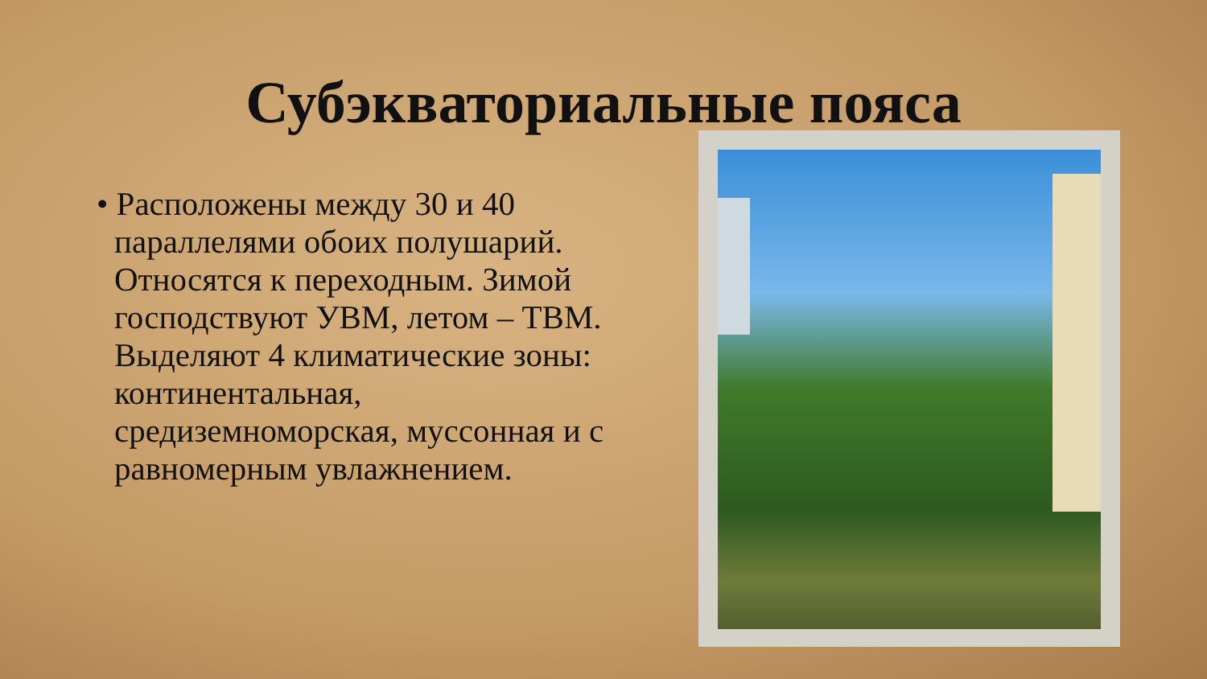Субэкваториальные пояса
• Расположены между 30 и 40 параллелями обоих полушарий. Относятся к переходным. Зимой господствуют УВМ, летом – ТВМ. Выделяют 4 климатические зоны: континентальная, средиземноморская, муссонная и с равномерным увлажнением.